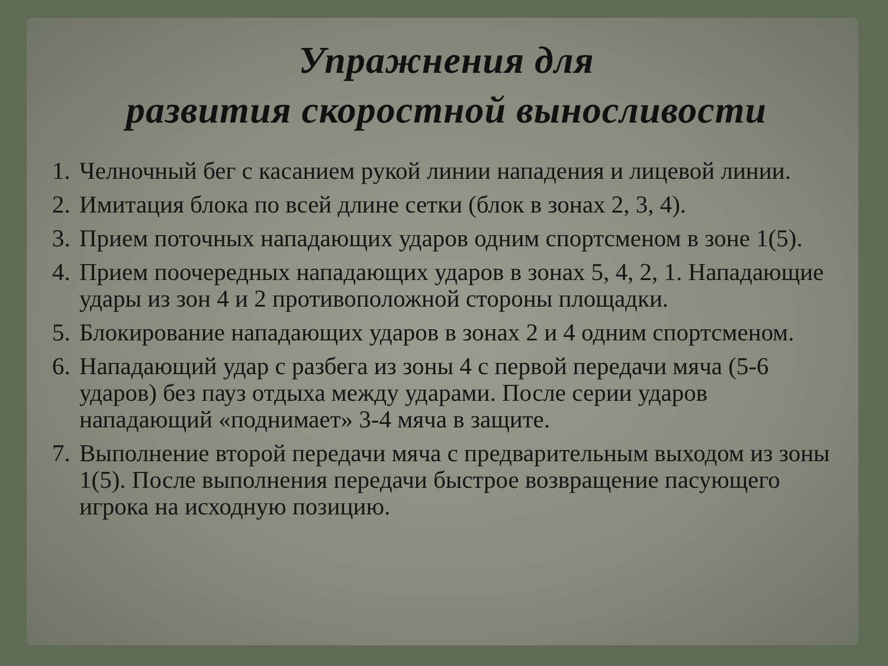Упражнения для
развития скоростной выносливости
1. Челночный бег с касанием рукой линии нападения и лицевой линии.
2. Имитация блока по всей длине сетки (блок в зонах 2, 3, 4).
3. Прием поточных нападающих ударов одним спортсменом в зоне 1(5).
4. Прием поочередных нападающих ударов в зонах 5, 4, 2, 1. Нападающие удары из зон 4 и 2 противоположной стороны площадки.
5. Блокирование нападающих ударов в зонах 2 и 4 одним спортсменом.
6. Нападающий удар с разбега из зоны 4 с первой передачи мяча (5-6 ударов) без пауз отдыха между ударами. После серии ударов нападающий «поднимает» 3-4 мяча в защите.
7. Выполнение второй передачи мяча с предварительным выходом из зоны 1(5). После выполнения передачи быстрое возвращение пасующего игрока на исходную позицию.